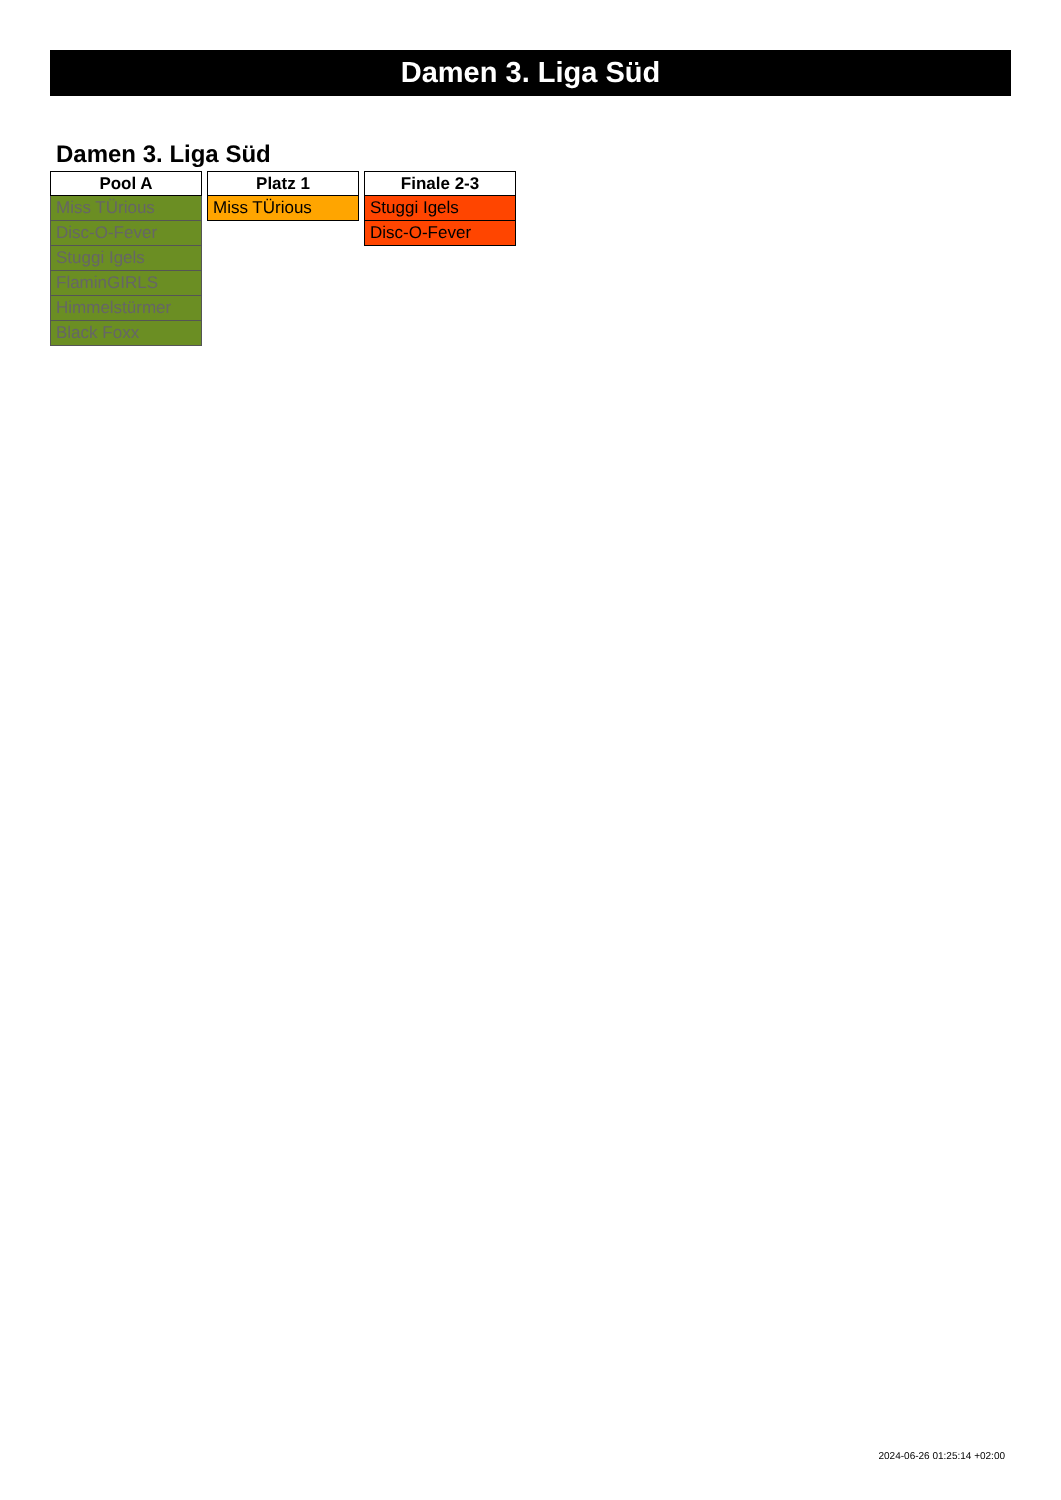Damen 3. Liga Süd
Damen 3. Liga Süd
| Pool A |
| --- |
| Miss TÜrious |
| Disc-O-Fever |
| Stuggi Igels |
| FlaminGIRLS |
| Himmelstürmer |
| Black Foxx |
| Platz 1 |
| --- |
| Miss TÜrious |
| Finale 2-3 |
| --- |
| Stuggi Igels |
| Disc-O-Fever |
2024-06-26 01:25:14 +02:00